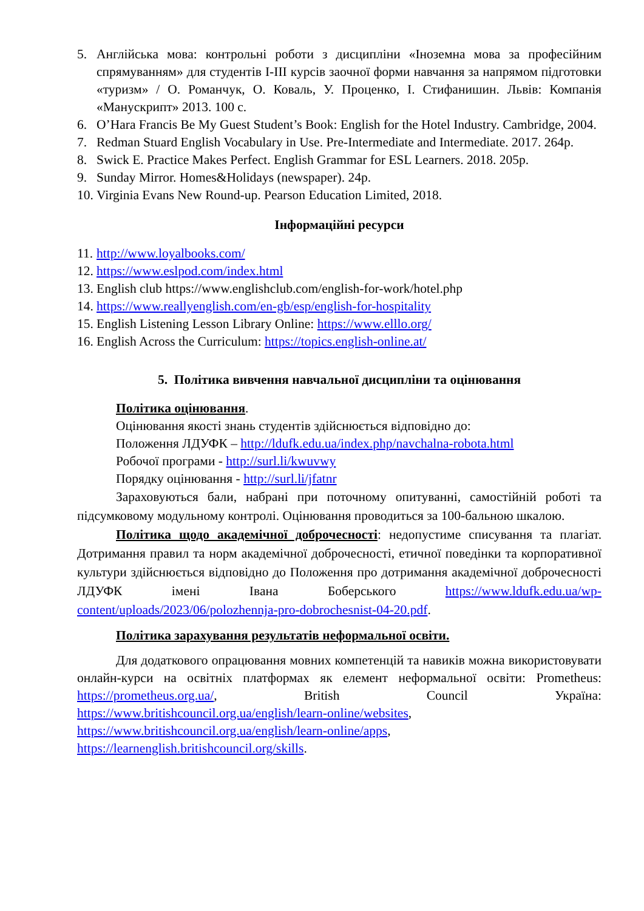5. Англійська мова: контрольні роботи з дисципліни «Іноземна мова за професійним спрямуванням» для студентів I-III курсів заочної форми навчання за напрямом підготовки «туризм» / О. Романчук, О. Коваль, У. Проценко, І. Стифанишин. Львів: Компанія «Манускрипт» 2013. 100 с.
6. O’Hara Francis Be My Guest Student’s Book: English for the Hotel Industry. Cambridge, 2004.
7. Redman Stuard English Vocabulary in Use. Pre-Intermediate and Intermediate. 2017. 264р.
8. Swick E. Practice Makes Perfect. English Grammar for ESL Learners. 2018. 205р.
9. Sunday Mirror. Homes&Holidays (newspaper). 24р.
10. Virginia Evans New Round-up. Pearson Education Limited, 2018.
Інформаційні ресурси
11. http://www.loyalbooks.com/
12. https://www.eslpod.com/index.html
13. English club https://www.englishclub.com/english-for-work/hotel.php
14. https://www.reallyenglish.com/en-gb/esp/english-for-hospitality
15. English Listening Lesson Library Online: https://www.elllo.org/
16. English Across the Curriculum: https://topics.english-online.at/
5. Політика вивчення навчальної дисципліни та оцінювання
Політика оцінювання.
Оцінювання якості знань студентів здійснюється відповідно до:
Положення ЛДУФК – http://ldufk.edu.ua/index.php/navchalna-robota.html
Робочої програми - http://surl.li/kwuvwy
Порядку оцінювання - http://surl.li/jfatnr
Зараховуються бали, набрані при поточному опитуванні, самостійній роботі та підсумковому модульному контролі. Оцінювання проводиться за 100-бальною шкалою.
Політика щодо академічної доброчесності: недопустиме списування та плагіат. Дотримання правил та норм академічної доброчесності, етичної поведінки та корпоративної культури здійснюється відповідно до Положення про дотримання академічної доброчесності ЛДУФК імені Івана Боберського https://www.ldufk.edu.ua/wp-content/uploads/2023/06/polozhennja-pro-dobrochesnist-04-20.pdf.
Політика зарахування результатів неформальної освіти.
Для додаткового опрацювання мовних компетенцій та навиків можна використовувати онлайн-курси на освітніх платформах як елемент неформальної освіти: Prometheus: https://prometheus.org.ua/, British Council Україна: https://www.britishcouncil.org.ua/english/learn-online/websites, https://www.britishcouncil.org.ua/english/learn-online/apps, https://learnenglish.britishcouncil.org/skills.